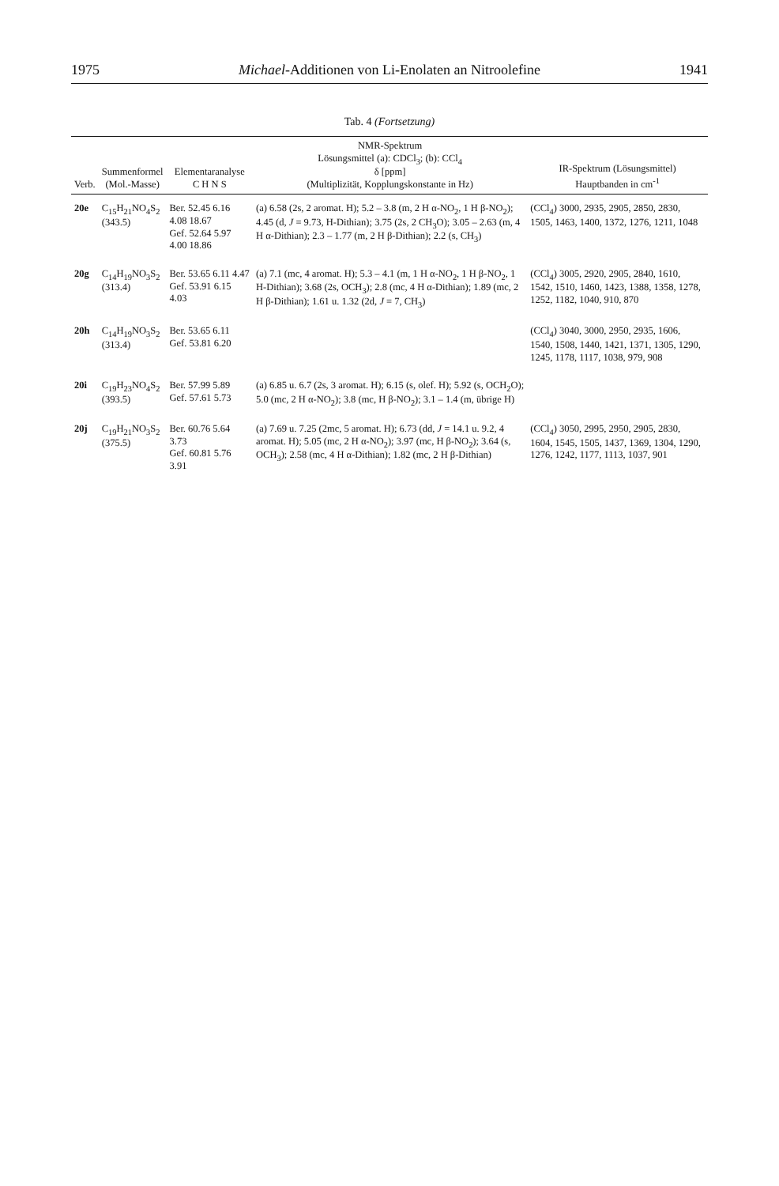1975 Michael-Additionen von Li-Enolaten an Nitroolefine 1941
Tab. 4 (Fortsetzung)
| Verb. | Summenformel (Mol.-Masse) | Elementaranalyse C H N S | NMR-Spektrum Lösungsmittel (a): CDCl<sub>3</sub>; (b): CCl<sub>4</sub> δ [ppm] (Multiplizität, Kopplungskonstante in Hz) | IR-Spektrum (Lösungsmittel) Hauptbanden in cm<sup>-1</sup> |
| --- | --- | --- | --- | --- |
| 20e | C<sub>15</sub>H<sub>21</sub>NO<sub>4</sub>S<sub>2</sub> (343.5) | Ber. 52.45 6.16 4.08 18.67 Gef. 52.64 5.97 4.00 18.86 | (a) 6.58 (2s, 2 aromat. H); 5.2 – 3.8 (m, 2 H α-NO<sub>2</sub>, 1 H β-NO<sub>2</sub>); 4.45 (d, J = 9.73, H-Dithian); 3.75 (2s, 2 CH<sub>3</sub>O); 3.05 – 2.63 (m, 4 H α-Dithian); 2.3 – 1.77 (m, 2 H β-Dithian); 2.2 (s, CH<sub>3</sub>) | (CCl<sub>4</sub>) 3000, 2935, 2905, 2850, 2830, 1505, 1463, 1400, 1372, 1276, 1211, 1048 |
| 20g | C<sub>14</sub>H<sub>19</sub>NO<sub>3</sub>S<sub>2</sub> (313.4) | Ber. 53.65 6.11 4.47 Gef. 53.91 6.15 4.03 | (a) 7.1 (mc, 4 aromat. H); 5.3 – 4.1 (m, 1 H α-NO<sub>2</sub>, 1 H β-NO<sub>2</sub>, 1 H-Dithian); 3.68 (2s, OCH<sub>3</sub>); 2.8 (mc, 4 H α-Dithian); 1.89 (mc, 2 H β-Dithian); 1.61 u. 1.32 (2d, J = 7, CH<sub>3</sub>) | (CCl<sub>4</sub>) 3005, 2920, 2905, 2840, 1610, 1542, 1510, 1460, 1423, 1388, 1358, 1278, 1252, 1182, 1040, 910, 870 |
| 20h | C<sub>14</sub>H<sub>19</sub>NO<sub>3</sub>S<sub>2</sub> (313.4) | Ber. 53.65 6.11 Gef. 53.81 6.20 | | (CCl<sub>4</sub>) 3040, 3000, 2950, 2935, 1606, 1540, 1508, 1440, 1421, 1371, 1305, 1290, 1245, 1178, 1117, 1038, 979, 908 |
| 20i | C<sub>19</sub>H<sub>23</sub>NO<sub>4</sub>S<sub>2</sub> (393.5) | Ber. 57.99 5.89 Gef. 57.61 5.73 | (a) 6.85 u. 6.7 (2s, 3 aromat. H); 6.15 (s, olef. H); 5.92 (s, OCH<sub>2</sub>O); 5.0 (mc, 2 H α-NO<sub>2</sub>); 3.8 (mc, H β-NO<sub>2</sub>); 3.1 – 1.4 (m, übrige H) | |
| 20j | C<sub>19</sub>H<sub>21</sub>NO<sub>3</sub>S<sub>2</sub> (375.5) | Ber. 60.76 5.64 3.73 Gef. 60.81 5.76 3.91 | (a) 7.69 u. 7.25 (2mc, 5 aromat. H); 6.73 (dd, J = 14.1 u. 9.2, 4 aromat. H); 5.05 (mc, 2 H α-NO<sub>2</sub>); 3.97 (mc, H β-NO<sub>2</sub>); 3.64 (s, OCH<sub>3</sub>); 2.58 (mc, 4 H α-Dithian); 1.82 (mc, 2 H β-Dithian) | (CCl<sub>4</sub>) 3050, 2995, 2950, 2905, 2830, 1604, 1545, 1505, 1437, 1369, 1304, 1290, 1276, 1242, 1177, 1113, 1037, 901 |